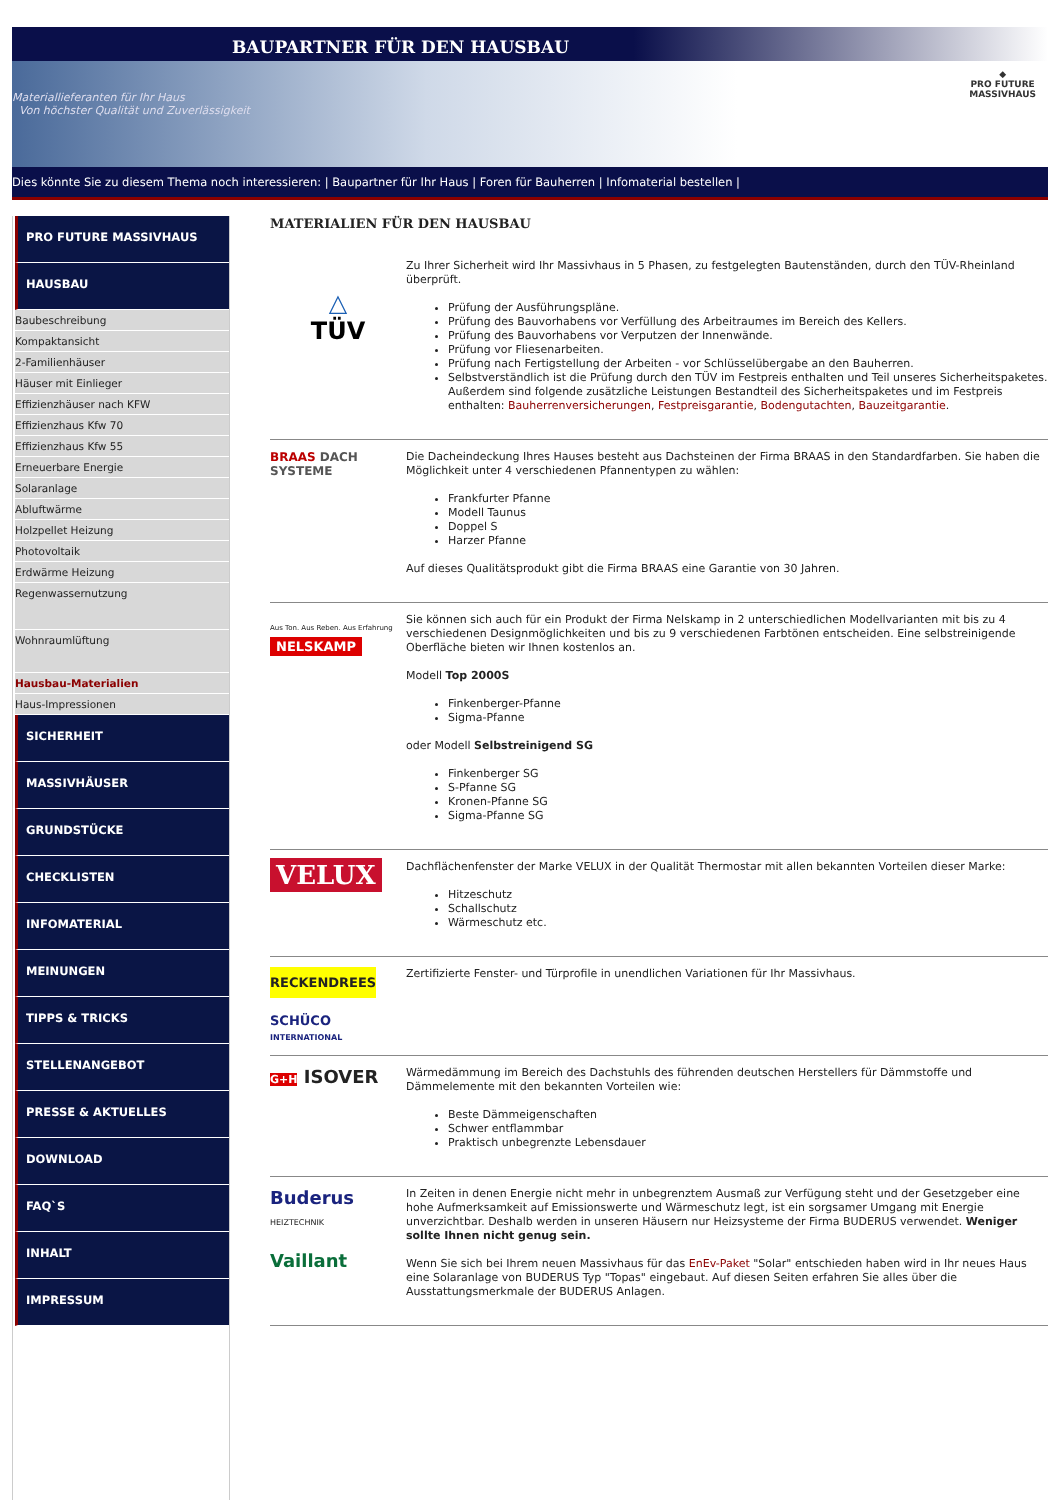BAUPARTNER FÜR DEN HAUSBAU
Materiallieferanten für Ihr Haus
Von höchster Qualität und Zuverlässigkeit
◆
PRO FUTURE
MASSIVHAUS
Dies könnte Sie zu diesem Thema noch interessieren: | Baupartner für Ihr Haus | Foren für Bauherren | Infomaterial bestellen |
PRO FUTURE MASSIVHAUS
HAUSBAU
Baubeschreibung
Kompaktansicht
2-Familienhäuser
Häuser mit Einlieger
Effizienzhäuser nach KFW
Effizienzhaus Kfw 70
Effizienzhaus Kfw 55
Erneuerbare Energie
Solaranlage
Abluftwärme
Holzpellet Heizung
Photovoltaik
Erdwärme Heizung
Regenwassernutzung
Wohnraumlüftung
Hausbau-Materialien
Haus-Impressionen
SICHERHEIT
MASSIVHÄUSER
GRUNDSTÜCKE
CHECKLISTEN
INFOMATERIAL
MEINUNGEN
TIPPS & TRICKS
STELLENANGEBOT
PRESSE & AKTUELLES
DOWNLOAD
FAQ`S
INHALT
IMPRESSUM
MATERIALIEN FÜR DEN HAUSBAU
△
TÜV
Zu Ihrer Sicherheit wird Ihr Massivhaus in 5 Phasen, zu festgelegten Bautenständen, durch den TÜV-Rheinland überprüft.
Prüfung der Ausführungspläne.
Prüfung des Bauvorhabens vor Verfüllung des Arbeitraumes im Bereich des Kellers.
Prüfung des Bauvorhabens vor Verputzen der Innenwände.
Prüfung vor Fliesenarbeiten.
Prüfung nach Fertigstellung der Arbeiten - vor Schlüsselübergabe an den Bauherren.
Selbstverständlich ist die Prüfung durch den TÜV im Festpreis enthalten und Teil unseres Sicherheitspaketes. Außerdem sind folgende zusätzliche Leistungen Bestandteil des Sicherheitspaketes und im Festpreis enthalten: Bauherrenversicherungen, Festpreisgarantie, Bodengutachten, Bauzeitgarantie.
BRAAS DACH SYSTEME
Die Dacheindeckung Ihres Hauses besteht aus Dachsteinen der Firma BRAAS in den Standardfarben. Sie haben die Möglichkeit unter 4 verschiedenen Pfannentypen zu wählen:
Frankfurter Pfanne
Modell Taunus
Doppel S
Harzer Pfanne
Auf dieses Qualitätsprodukt gibt die Firma BRAAS eine Garantie von 30 Jahren.
Aus Ton. Aus Reben. Aus Erfahrung
NELSKAMP
Sie können sich auch für ein Produkt der Firma Nelskamp in 2 unterschiedlichen Modellvarianten mit bis zu 4 verschiedenen Designmöglichkeiten und bis zu 9 verschiedenen Farbtönen entscheiden. Eine selbstreinigende Oberfläche bieten wir Ihnen kostenlos an.
Modell Top 2000S
Finkenberger-Pfanne
Sigma-Pfanne
oder Modell Selbstreinigend SG
Finkenberger SG
S-Pfanne SG
Kronen-Pfanne SG
Sigma-Pfanne SG
VELUX
Dachflächenfenster der Marke VELUX in der Qualität Thermostar mit allen bekannten Vorteilen dieser Marke:
Hitzeschutz
Schallschutz
Wärmeschutz etc.
RECKENDREES
SCHÜCO
INTERNATIONAL
Zertifizierte Fenster- und Türprofile in unendlichen Variationen für Ihr Massivhaus.
G+H ISOVER
Wärmedämmung im Bereich des Dachstuhls des führenden deutschen Herstellers für Dämmstoffe und Dämmelemente mit den bekannten Vorteilen wie:
Beste Dämmeigenschaften
Schwer entflammbar
Praktisch unbegrenzte Lebensdauer
Buderus
HEIZTECHNIK
Vaillant
In Zeiten in denen Energie nicht mehr in unbegrenztem Ausmaß zur Verfügung steht und der Gesetzgeber eine hohe Aufmerksamkeit auf Emissionswerte und Wärmeschutz legt, ist ein sorgsamer Umgang mit Energie unverzichtbar. Deshalb werden in unseren Häusern nur Heizsysteme der Firma BUDERUS verwendet. Weniger sollte Ihnen nicht genug sein.
Wenn Sie sich bei Ihrem neuen Massivhaus für das EnEv-Paket "Solar" entschieden haben wird in Ihr neues Haus eine Solaranlage von BUDERUS Typ "Topas" eingebaut. Auf diesen Seiten erfahren Sie alles über die Ausstattungsmerkmale der BUDERUS Anlagen.